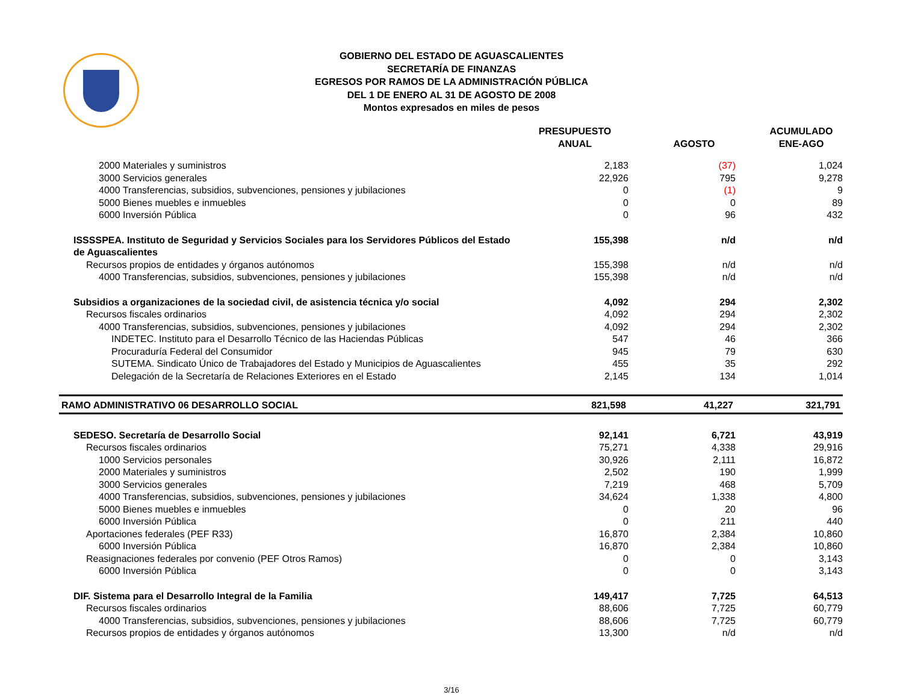GOBIERNO DEL ESTADO DE AGUASCALIENTES
SECRETARÍA DE FINANZAS
EGRESOS POR RAMOS DE LA ADMINISTRACIÓN PÚBLICA
DEL 1 DE ENERO AL 31 DE AGOSTO DE 2008
Montos expresados en miles de pesos
| | PRESUPUESTO ANUAL | AGOSTO | ACUMULADO ENE-AGO |
| --- | --- | --- | --- |
| 2000 Materiales y suministros | 2,183 | (37) | 1,024 |
| 3000 Servicios generales | 22,926 | 795 | 9,278 |
| 4000 Transferencias, subsidios, subvenciones, pensiones y jubilaciones | 0 | (1) | 9 |
| 5000 Bienes muebles e inmuebles | 0 | 0 | 89 |
| 6000 Inversión Pública | 0 | 96 | 432 |
| ISSSSPEA. Instituto de Seguridad y Servicios Sociales para los Servidores Públicos del Estado de Aguascalientes | 155,398 | n/d | n/d |
| Recursos propios de entidades y órganos autónomos | 155,398 | n/d | n/d |
| 4000 Transferencias, subsidios, subvenciones, pensiones y jubilaciones | 155,398 | n/d | n/d |
| Subsidios a organizaciones de la sociedad civil, de asistencia técnica y/o social | 4,092 | 294 | 2,302 |
| Recursos fiscales ordinarios | 4,092 | 294 | 2,302 |
| 4000 Transferencias, subsidios, subvenciones, pensiones y jubilaciones | 4,092 | 294 | 2,302 |
| INDETEC. Instituto para el Desarrollo Técnico de las Haciendas Públicas | 547 | 46 | 366 |
| Procuraduría Federal del Consumidor | 945 | 79 | 630 |
| SUTEMA. Sindicato Único de Trabajadores del Estado y Municipios de Aguascalientes | 455 | 35 | 292 |
| Delegación de la Secretaría de Relaciones Exteriores en el Estado | 2,145 | 134 | 1,014 |
| RAMO ADMINISTRATIVO 06 DESARROLLO SOCIAL | 821,598 | 41,227 | 321,791 |
| SEDESO. Secretaría de Desarrollo Social | 92,141 | 6,721 | 43,919 |
| Recursos fiscales ordinarios | 75,271 | 4,338 | 29,916 |
| 1000 Servicios personales | 30,926 | 2,111 | 16,872 |
| 2000 Materiales y suministros | 2,502 | 190 | 1,999 |
| 3000 Servicios generales | 7,219 | 468 | 5,709 |
| 4000 Transferencias, subsidios, subvenciones, pensiones y jubilaciones | 34,624 | 1,338 | 4,800 |
| 5000 Bienes muebles e inmuebles | 0 | 20 | 96 |
| 6000 Inversión Pública | 0 | 211 | 440 |
| Aportaciones federales (PEF R33) | 16,870 | 2,384 | 10,860 |
| 6000 Inversión Pública | 16,870 | 2,384 | 10,860 |
| Reasignaciones federales por convenio (PEF Otros Ramos) | 0 | 0 | 3,143 |
| 6000 Inversión Pública | 0 | 0 | 3,143 |
| DIF. Sistema para el Desarrollo Integral de la Familia | 149,417 | 7,725 | 64,513 |
| Recursos fiscales ordinarios | 88,606 | 7,725 | 60,779 |
| 4000 Transferencias, subsidios, subvenciones, pensiones y jubilaciones | 88,606 | 7,725 | 60,779 |
| Recursos propios de entidades y órganos autónomos | 13,300 | n/d | n/d |
3/16